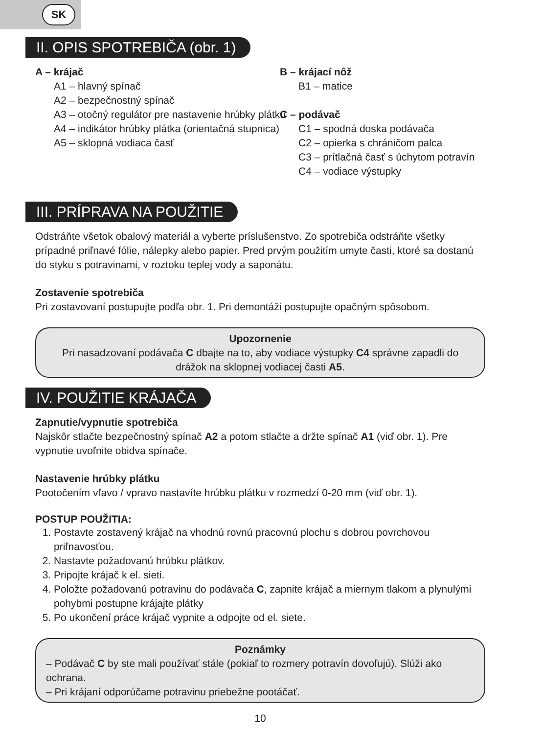SK
II. OPIS SPOTREBIČA (obr. 1)
A – krájač
A1 – hlavný spínač
A2 – bezpečnostný spínač
A3 – otočný regulátor pre nastavenie hrúbky plátku
A4 – indikátor hrúbky plátka (orientačná stupnica)
A5 – sklopná vodiaca časť
B – krájací nôž
B1 – matice
C – podávač
C1 – spodná doska podávača
C2 – opierka s chráničom palca
C3 – prítlačná časť s úchytom potravín
C4 – vodiace výstupky
III. PRÍPRAVA NA POUŽITIE
Odstráňte všetok obalový materiál a vyberte príslušenstvo. Zo spotrebiča odstráňte všetky prípadné priľnavé fólie, nálepky alebo papier. Pred prvým použitím umyte časti, ktoré sa dostanú do styku s potravinami, v roztoku teplej vody a saponátu.
Zostavenie spotrebiča
Pri zostavovaní postupujte podľa obr. 1. Pri demontáži postupujte opačným spôsobom.
Upozornenie
Pri nasadzovaní podávača C dbajte na to, aby vodiace výstupky C4 správne zapadli do drážok na sklopnej vodiacej časti A5.
IV. POUŽITIE KRÁJAČA
Zapnutie/vypnutie spotrebiča
Najskôr stlačte bezpečnostný spínač A2 a potom stlačte a držte spínač A1 (viď obr. 1). Pre vypnutie uvoľnite obidva spínače.
Nastavenie hrúbky plátku
Pootočením vľavo / vpravo nastavíte hrúbku plátku v rozmedzí 0-20 mm (viď obr. 1).
POSTUP POUŽITIA:
1. Postavte zostavený krájač na vhodnú rovnú pracovnú plochu s dobrou povrchovou priľnavosťou.
2. Nastavte požadovanú hrúbku plátkov.
3. Pripojte krájač k el. sieti.
4. Položte požadovanú potravinu do podávača C, zapnite krájač a miernym tlakom a plynulými pohybmi postupne krájajte plátky
5. Po ukončení práce krájač vypnite a odpojte od el. siete.
Poznámky
– Podávač C by ste mali používať stále (pokiaľ to rozmery potravín dovoľujú). Slúži ako ochrana.
– Pri krájaní odporúčame potravinu priebežne pootáčať.
10